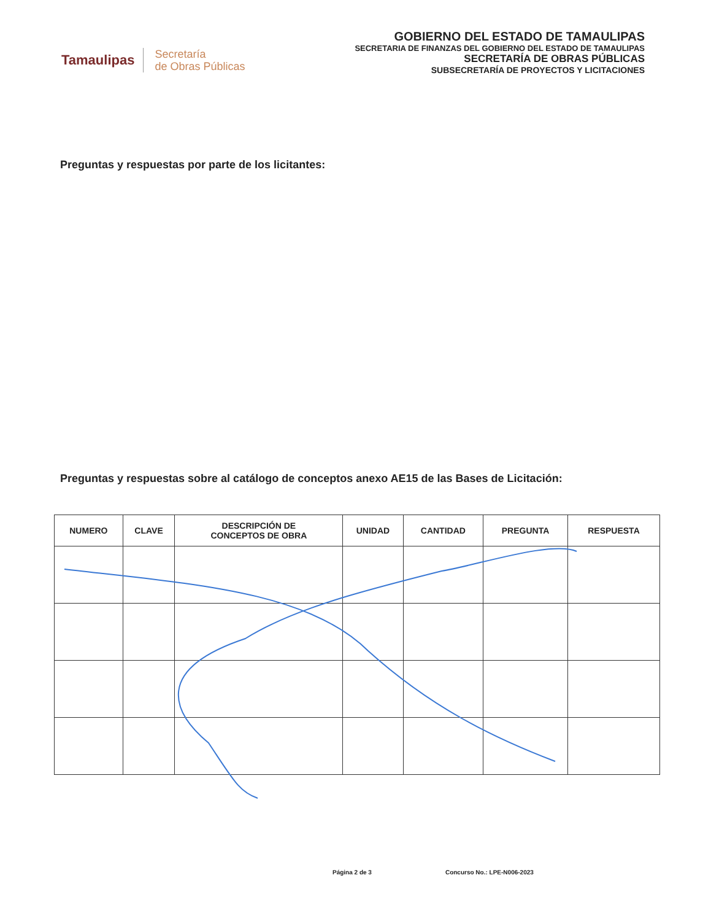Tamaulipas
Secretaría
de Obras Públicas
GOBIERNO DEL ESTADO DE TAMAULIPAS
SECRETARIA DE FINANZAS DEL GOBIERNO DEL ESTADO DE TAMAULIPAS
SECRETARÍA DE OBRAS PÚBLICAS
SUBSECRETARÍA DE PROYECTOS Y LICITACIONES
Preguntas y respuestas por parte de los licitantes:
Preguntas y respuestas sobre al catálogo de conceptos anexo AE15 de las Bases de Licitación:
| NUMERO | CLAVE | DESCRIPCIÓN DE CONCEPTOS DE OBRA | UNIDAD | CANTIDAD | PREGUNTA | RESPUESTA |
| --- | --- | --- | --- | --- | --- | --- |
Página 2 de 3 Concurso No.: LPE-N006-2023